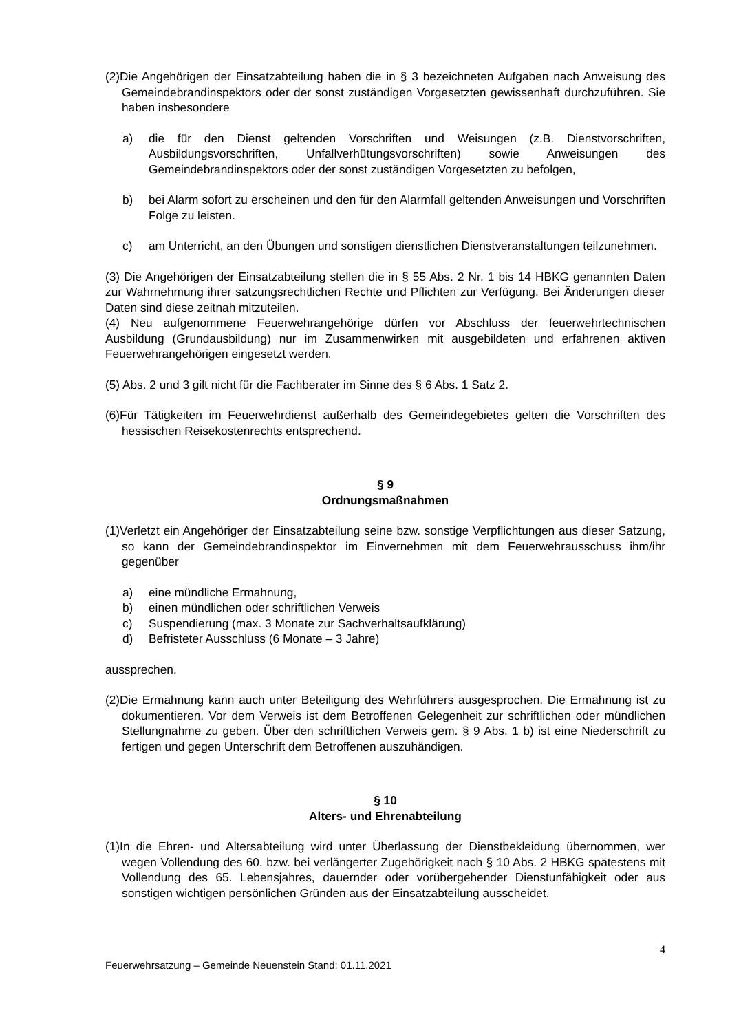(2)Die Angehörigen der Einsatzabteilung haben die in § 3 bezeichneten Aufgaben nach Anweisung des Gemeindebrandinspektors oder der sonst zuständigen Vorgesetzten gewissenhaft durchzuführen. Sie haben insbesondere
a) die für den Dienst geltenden Vorschriften und Weisungen (z.B. Dienstvorschriften, Ausbildungsvorschriften, Unfallverhütungsvorschriften) sowie Anweisungen des Gemeindebrandinspektors oder der sonst zuständigen Vorgesetzten zu befolgen,
b) bei Alarm sofort zu erscheinen und den für den Alarmfall geltenden Anweisungen und Vorschriften Folge zu leisten.
c) am Unterricht, an den Übungen und sonstigen dienstlichen Dienstveranstaltungen teilzunehmen.
(3) Die Angehörigen der Einsatzabteilung stellen die in § 55 Abs. 2 Nr. 1 bis 14 HBKG genannten Daten zur Wahrnehmung ihrer satzungsrechtlichen Rechte und Pflichten zur Verfügung. Bei Änderungen dieser Daten sind diese zeitnah mitzuteilen.
(4) Neu aufgenommene Feuerwehrangehörige dürfen vor Abschluss der feuerwehrtechnischen Ausbildung (Grundausbildung) nur im Zusammenwirken mit ausgebildeten und erfahrenen aktiven Feuerwehrangehörigen eingesetzt werden.
(5) Abs. 2 und 3 gilt nicht für die Fachberater im Sinne des § 6 Abs. 1 Satz 2.
(6)Für Tätigkeiten im Feuerwehrdienst außerhalb des Gemeindegebietes gelten die Vorschriften des hessischen Reisekostenrechts entsprechend.
§ 9
Ordnungsmaßnahmen
(1)Verletzt ein Angehöriger der Einsatzabteilung seine bzw. sonstige Verpflichtungen aus dieser Satzung, so kann der Gemeindebrandinspektor im Einvernehmen mit dem Feuerwehrausschuss ihm/ihr gegenüber
a) eine mündliche Ermahnung,
b) einen mündlichen oder schriftlichen Verweis
c) Suspendierung (max. 3 Monate zur Sachverhaltsaufklärung)
d) Befristeter Ausschluss (6 Monate – 3 Jahre)
aussprechen.
(2)Die Ermahnung kann auch unter Beteiligung des Wehrführers ausgesprochen. Die Ermahnung ist zu dokumentieren. Vor dem Verweis ist dem Betroffenen Gelegenheit zur schriftlichen oder mündlichen Stellungnahme zu geben. Über den schriftlichen Verweis gem. § 9 Abs. 1 b) ist eine Niederschrift zu fertigen und gegen Unterschrift dem Betroffenen auszuhändigen.
§ 10
Alters- und Ehrenabteilung
(1)In die Ehren- und Altersabteilung wird unter Überlassung der Dienstbekleidung übernommen, wer wegen Vollendung des 60. bzw. bei verlängerter Zugehörigkeit nach § 10 Abs. 2 HBKG spätestens mit Vollendung des 65. Lebensjahres, dauernder oder vorübergehender Dienstunfähigkeit oder aus sonstigen wichtigen persönlichen Gründen aus der Einsatzabteilung ausscheidet.
4
Feuerwehrsatzung – Gemeinde Neuenstein Stand: 01.11.2021